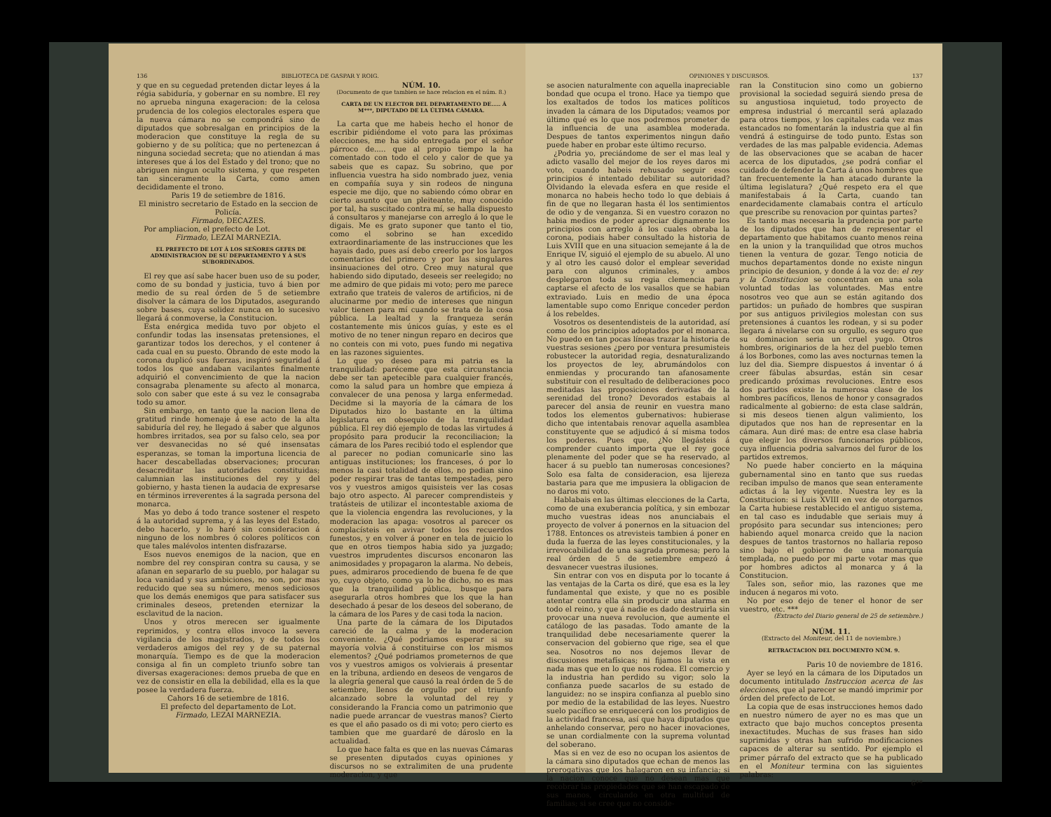136 BIBLIOTECA DE GASPAR Y ROIG.
y que en su ceguedad pretenden dictar leyes á la régia sabiduría, y gobernar en su nombre. El rey no aprueba ninguna exageracion: de la celosa prudencia de los colegios electorales espera que la nueva cámara no se compondrá sino de diputados que sobresalgan en principios de la moderacion que constituye la regla de su gobierno y de su política; que no pertenezcan á ninguna sociedad secreta; que no atiendan á mas intereses que á los del Estado y del trono; que no abriguen ningun oculto sistema, y que respeten tan sinceramente la Carta, como amen decididamente el trono.
Paris 19 de setiembre de 1816.
El ministro secretario de Estado en la seccion de Policía.
Firmado, DECAZES.
Por ampliacion, el prefecto de Lot.
Firmado, LEZAI MARNEZIA.
EL PREFECTO DE LOT Á LOS SEÑORES GEFES DE ADMINISTRACION DE SU DEPARTAMENTO Y Á SUS SUBORDINADOS.
El rey que así sabe hacer buen uso de su poder, como de su bondad y justicia, tuvo á bien por medio de su real órden de 5 de setiembre disolver la cámara de los Diputados, asegurando sobre bases, cuya solidez nunca en lo sucesivo llegará á conmoverse, la Constitucion.
Esta enérgica medida tuvo por objeto el confundir todas las insensatas pretensiones, el garantizar todos los derechos, y el contener á cada cual en su puesto. Obrando de este modo la corona duplicó sus fuerzas, inspiró seguridad á todos los que andaban vacilantes finalmente adquirió el convencimiento de que la nacion consagraba plenamente su afecto al monarca, solo con saber que este á su vez le consagraba todo su amor.
Sin embargo, en tanto que la nacion llena de gratitud rinde homenaje á ese acto de la alta sabiduría del rey, he llegado á saber que algunos hombres irritados, sea por su falso celo, sea por ver desvanecidas no sé qué insensatas esperanzas, se toman la importuna licencia de hacer descabelladas observaciones; procuran desacreditar las autoridades constituidas; calumnian las instituciones del rey y del gobierno, y hasta tienen la audacia de expresarse en términos irreverentes á la sagrada persona del monarca.
Mas yo debo á todo trance sostener el respeto á la autoridad suprema, y á las leyes del Estado, debo hacerlo, y lo haré sin consideracion á ninguno de los nombres ó colores políticos con que tales malévolos intenten disfrazarse.
Esos nuevos enemigos de la nacion, que en nombre del rey conspiran contra su causa, y se afanan en separarlo de su pueblo, por halagar su loca vanidad y sus ambiciones, no son, por mas reducido que sea su número, menos sediciosos que los demás enemigos que para satisfacer sus criminales deseos, pretenden eternizar la esclavitud de la nacion.
Unos y otros merecen ser igualmente reprimidos, y contra ellos invoco la severa vigilancia de los magistrados, y de todos los verdaderos amigos del rey y de su paternal monarquía. Tiempo es de que la moderacion consiga al fin un completo triunfo sobre tan diversas exageraciones: demos prueba de que en vez de consistir en ella la debilidad, ella es la que posee la verdadera fuerza.
Cahors 16 de setiembre de 1816.
El prefecto del departamento de Lot.
Firmado, LEZAI MARNEZIA.
NÚM. 10.
(Documento de que tambien se hace relacion en el núm. 8.)
CARTA DE UN ELECTOR DEL DEPARTAMENTO DE..... Á M***, DIPUTADO DE LA ÚLTIMA CÁMARA.
La carta que me habeis hecho el honor de escribir pidiéndome el voto para las próximas elecciones, me ha sido entregada por el señor párroco de..... que al propio tiempo la ha comentado con todo el celo y calor de que ya sabeis que es capaz. Su sobrino, que por influencia vuestra ha sido nombrado juez, venia en compañía suya y sin rodeos de ninguna especie me dijo, que no sabiendo cómo obrar en cierto asunto que un pleiteante, muy conocido por tal, ha suscitado contra mí, se halla dispuesto á consultaros y manejarse con arreglo á lo que le digais. Me es grato suponer que tanto el tio, como el sobrino se han excedido extraordinariamente de las instrucciones que les hayais dado, pues así debo creerlo por los largos comentarios del primero y por las singulares insinuaciones del otro. Creo muy natural que habiendo sido diputado, deseeis ser reelegido; no me admiro de que pidais mi voto; pero me parece extraño que trateis de valeros de artificios, ni de alucinarme por medio de intereses que ningun valor tienen para mí cuando se trata de la cosa pública. La lealtad y la franqueza serán costantemente mis únicos guías, y este es el motivo de no tener ningun reparo en deciros que no conteis con mi voto, pues fundo mi negativa en las razones siguientes.
Lo que yo deseo para mi patria es la tranquilidad: paréceme que esta circunstancia debe ser tan apetecible para cualquier francés, como la salud para un hombre que empieza á convalecer de una penosa y larga enfermedad. Decidme si la mayoría de la cámara de los Diputados hizo lo bastante en la última legislatura en obsequio de la tranquilidad pública. El rey dió ejemplo de todas las virtudes á propósito para producir la reconciliacion; la cámara de los Pares recibió todo el esplendor que al parecer no podian comunicarle sino las antiguas instituciones; los franceses, ó por lo menos la casi totalidad de ellos, no pedian sino poder respirar tras de tantas tempestades, pero vos y vuestros amigos quisisteis ver las cosas bajo otro aspecto. Al parecer comprendisteis y tratásteis de utilizar el incontestable axioma de que la violencia engendra las revoluciones, y la moderacion las apaga: vosotros al parecer os complacísteis en avivar todos los recuerdos funestos, y en volver á poner en tela de juicio lo que en otros tiempos habia sido ya juzgado; vuestros imprudentes discursos enconaron las animosidades y propagaron la alarma. No debeis, pues, admiraros procediendo de buena fe de que yo, cuyo objeto, como ya lo he dicho, no es mas que la tranquilidad pública, busque para asegurarla otros hombres que los que la han desechado á pesar de los deseos del soberano, de la cámara de los Pares y de casi toda la nacion.
Una parte de la cámara de los Diputados careció de la calma y de la moderacion conveniente. ¿Qué podriamos esperar si su mayoría volvia á constituirse con los mismos elementos? ¿Qué podriamos prometernos de que vos y vuestros amigos os volvierais á presentar en la tribuna, ardiendo en deseos de vengaros de la alegría general que causó la real órden de 5 de setiembre, llenos de orgullo por el triunfo alcanzado sobre la voluntad del rey y considerando la Francia como un patrimonio que nadie puede arrancar de vuestras manos? Cierto es que el año pasado os di mi voto; pero cierto es tambien que me guardaré de dároslo en la actualidad.
Lo que hace falta es que en las nuevas Cámaras se presenten diputados cuyas opiniones y discursos no se extralimiten de una prudente moderacion, y que
OPINIONES Y DISCURSOS. 137
se asocien naturalmente con aquella inapreciable bondad que ocupa el trono. Hace ya tiempo que los exaltados de todos los matices políticos invaden la cámara de los Diputados; veamos por último qué es lo que nos podremos prometer de la influencia de una asamblea moderada. Despues de tantos experimentos ningun daño puede haber en probar este último recurso.
¿Podria yo, preciándome de ser el mas leal y adicto vasallo del mejor de los reyes daros mi voto, cuando habeis rehusado seguir esos principios é intentado debilitar su autoridad? Olvidando la elevada esfera en que reside el monarca no habeis hecho todo lo que debiais á fin de que no llegaran hasta él los sentimientos de odio y de venganza. Si en vuestro corazon no habia medios de poder apreciar dignamente los principios con arreglo á los cuales obraba la corona, podiais haber consultado la historia de Luis XVIII que en una situacion semejante á la de Enrique IV, siguió el ejemplo de su abuelo. Al uno y al otro les causó dolor el emplear severidad para con algunos criminales, y ambos desplegaron toda su regia clemencia para captarse el afecto de los vasallos que se habian extraviado. Luis en medio de una época lamentable supo como Enrique conceder perdon á los rebeldes.
Vosotros os desentendisteis de la autoridad, así como de los principios adoptados por el monarca. No puedo en tan pocas líneas trazar la historia de vuestras sesiones ¿pero por ventura presumisteis robustecer la autoridad regia, desnaturalizando los proyectos de ley, abrumándolos con enmiendas y procurando tan afanosamente substituir con el resultado de deliberaciones poco meditadas las proposiciones derivadas de la serenidad del trono? Devorados estabais al parecer del ansia de reunir en vuestra mano todos los elementos gubernativos: hubierase dicho que intentabais renovar aquella asamblea constituyente que se adjudicó á sí misma todos los poderes. Pues que, ¿No llegásteis á comprender cuanto importa que el rey goce plenamente del poder que se ha reservado, al hacer á su pueblo tan numerosas concesiones? Solo esa falta de consideracion, esa lijereza bastaria para que me impusiera la obligacion de no daros mi voto.
Hablabais en las últimas elecciones de la Carta, como de una exuberancia política, y sin embozar mucho vuestras ideas nos anunciabais el proyecto de volver á ponernos en la situacion del 1788. Entonces os atrevisteis tambien á poner en duda la fuerza de las leyes constitucionales, y la irrevocabilidad de una sagrada promesa; pero la real órden de 5 de setiembre empezó á desvanecer vuestras ilusiones.
Sin entrar con vos en disputa por lo tocante á las ventajas de la Carta os diré, que esa es la ley fundamental que existe, y que no es posible atentar contra ella sin producir una alarma en todo el reino, y que á nadie es dado destruirla sin provocar una nueva revolucion, que aumente el catálogo de las pasadas. Todo amante de la tranquilidad debe necesariamente querer la conservacion del gobierno que rige, sea el que sea. Nosotros no nos dejemos llevar de discusiones metafísicas; ni fijamos la vista en nada mas que en lo que nos rodea. El comercio y la industria han perdido su vigor; solo la confianza puede sacarlos de su estado de languidez: no se inspira confianza al pueblo sino por medio de la estabilidad de las leyes. Nuestro suelo pacífico se enriquecerá con los prodigios de la actividad francesa, así que haya diputados que anhelando conservar, pero no hacer inovaciones, se unan cordialmente con la suprema voluntad del soberano.
Mas si en vez de eso no ocupan los asientos de la cámara sino diputados que echan de menos las prerogativas que los halagaron en su infancia; si la nacion conoce que no desean mas que recobrar las propiedades que se han escapado de sus manos, circulando en otra multitud de familias; si se cree que no conside-
ran la Constitucion sino como un gobierno provisional la sociedad seguirá siendo presa de su angustiosa inquietud, todo proyecto de empresa industrial ó mercantil será aplazado para otros tiempos, y los capitales cada vez mas estancados no fomentarán la industria que al fin vendrá á estinguirse de todo punto. Estas son verdades de las mas palpable evidencia. Ademas de las observaciones que se acaban de hacer acerca de los diputados, ¿se podrá confiar el cuidado de defender la Carta á unos hombres que tan frecuentemente la han atacado durante la última legislatura? ¿Qué respeto era el que manifestabais á la Carta, cuando tan enardecidamente clamabais contra el artículo que prescribe su renovacion por quintas partes?
Es tanto mas necesaria la prudencia por parte de los diputados que han de representar el departamento que habitamos cuanto menos reina en la union y la tranquilidad que otros muchos tienen la ventura de gozar. Tengo noticia de muchos departamentos donde no existe ningun principio de desunion, y donde á la voz de: el rey y la Constitucion se concentran en una sola voluntad todas las voluntades. Mas entre nosotros veo que aun se están agitando dos partidos: un puñado de hombres que suspiran por sus antiguos privilegios molestan con sus pretensiones á cuantos les rodean, y si su poder llegara á nivelarse con su orgullo, es seguro que su dominacion seria un cruel yugo. Otros hombres, originarios de la hez del pueblo temen á los Borbones, como las aves nocturnas temen la luz del dia. Siempre dispuestos á inventar ó á creer fábulas absurdas, están sin cesar predicando próximas revoluciones. Entre esos dos partidos existe la numerosa clase de los hombres pacíficos, llenos de honor y consagrados radicalmente al gobierno: de esta clase saldrán, si mis deseos tienen algun valimiento, los diputados que nos han de representar en la cámara. Aun diré mas: de entre esa clase habria que elegir los diversos funcionarios públicos, cuya influencia podria salvarnos del furor de los partidos extremos.
No puede haber concierto en la máquina gubernamental sino en tanto que sus ruedas reciban impulso de manos que sean enteramente adictas á la ley vigente. Nuestra ley es la Constitucion: si Luis XVIII en vez de otorgarnos la Carta hubiese restablecido el antiguo sistema, en tal caso es indudable que seriais muy á propósito para secundar sus intenciones; pero habiendo aquel monarca creido que la nacion despues de tantos trastornos no hallaria reposo sino bajo el gobierno de una monarquía templada, no puedo por mi parte votar mas que por hombres adictos al monarca y á la Constitucion.
Tales son, señor mio, las razones que me inducen á negaros mi voto.
No por eso dejo de tener el honor de ser vuestro, etc. ***
(Extracto del Diario general de 25 de setiembre.)
NÚM. 11.
(Extracto del Moniteur, del 11 de noviembre.)
RETRACTACION DEL DOCUMENTO NÚM. 9.
Paris 10 de noviembre de 1816.
Ayer se leyó en la cámara de los Diputados un documento intitulado Instruccion acerca de las elecciones, que al parecer se mandó imprimir por órden del prefecto de Lot.
La copia que de esas instrucciones hemos dado en nuestro número de ayer no es mas que un extracto que bajo muchos conceptos presenta inexactitudes. Muchas de sus frases han sido suprimidas y otras han sufrido modificaciones capaces de alterar su sentido. Por ejemplo el primer párrafo del extracto que se ha publicado en el Moniteur termina con las siguientes palabras:
6**